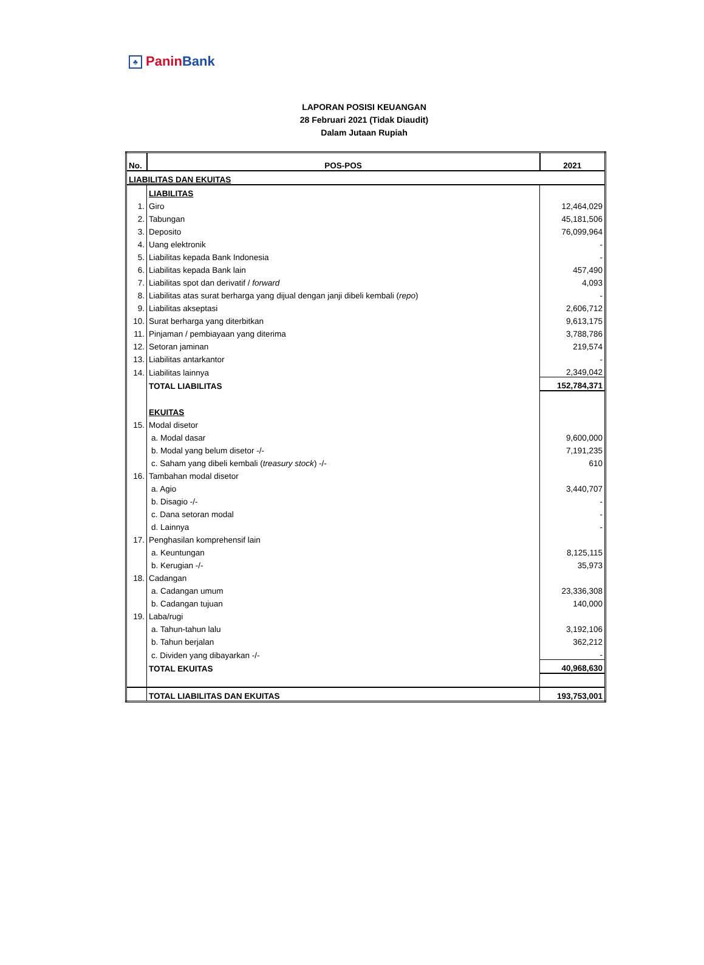♣ PaninBank
LAPORAN POSISI KEUANGAN
28 Februari 2021 (Tidak Diaudit)
Dalam Jutaan Rupiah
| No. | POS-POS | 2021 |
| --- | --- | --- |
| LIABILITAS DAN EKUITAS | | |
| | LIABILITAS | |
| 1. | Giro | 12,464,029 |
| 2. | Tabungan | 45,181,506 |
| 3. | Deposito | 76,099,964 |
| 4. | Uang elektronik | - |
| 5. | Liabilitas kepada Bank Indonesia | - |
| 6. | Liabilitas kepada Bank lain | 457,490 |
| 7. | Liabilitas spot dan derivatif / forward | 4,093 |
| 8. | Liabilitas atas surat berharga yang dijual dengan janji dibeli kembali ( repo ) | - |
| 9. | Liabilitas akseptasi | 2,606,712 |
| 10. | Surat berharga yang diterbitkan | 9,613,175 |
| 11. | Pinjaman / pembiayaan yang diterima | 3,788,786 |
| 12. | Setoran jaminan | 219,574 |
| 13. | Liabilitas antarkantor | - |
| 14. | Liabilitas lainnya | 2,349,042 |
| | TOTAL LIABILITAS | 152,784,371 |
| | EKUITAS | |
| 15. | Modal disetor | |
| | a. Modal dasar | 9,600,000 |
| | b. Modal yang belum disetor -/- | 7,191,235 |
| | c. Saham yang dibeli kembali ( treasury stock ) -/- | 610 |
| 16. | Tambahan modal disetor | |
| | a. Agio | 3,440,707 |
| | b. Disagio -/- | - |
| | c. Dana setoran modal | - |
| | d. Lainnya | - |
| 17. | Penghasilan komprehensif lain | |
| | a. Keuntungan | 8,125,115 |
| | b. Kerugian -/- | 35,973 |
| 18. | Cadangan | |
| | a. Cadangan umum | 23,336,308 |
| | b. Cadangan tujuan | 140,000 |
| 19. | Laba/rugi | |
| | a. Tahun-tahun lalu | 3,192,106 |
| | b. Tahun berjalan | 362,212 |
| | c. Dividen yang dibayarkan -/- | - |
| | TOTAL EKUITAS | 40,968,630 |
| | TOTAL LIABILITAS DAN EKUITAS | 193,753,001 |